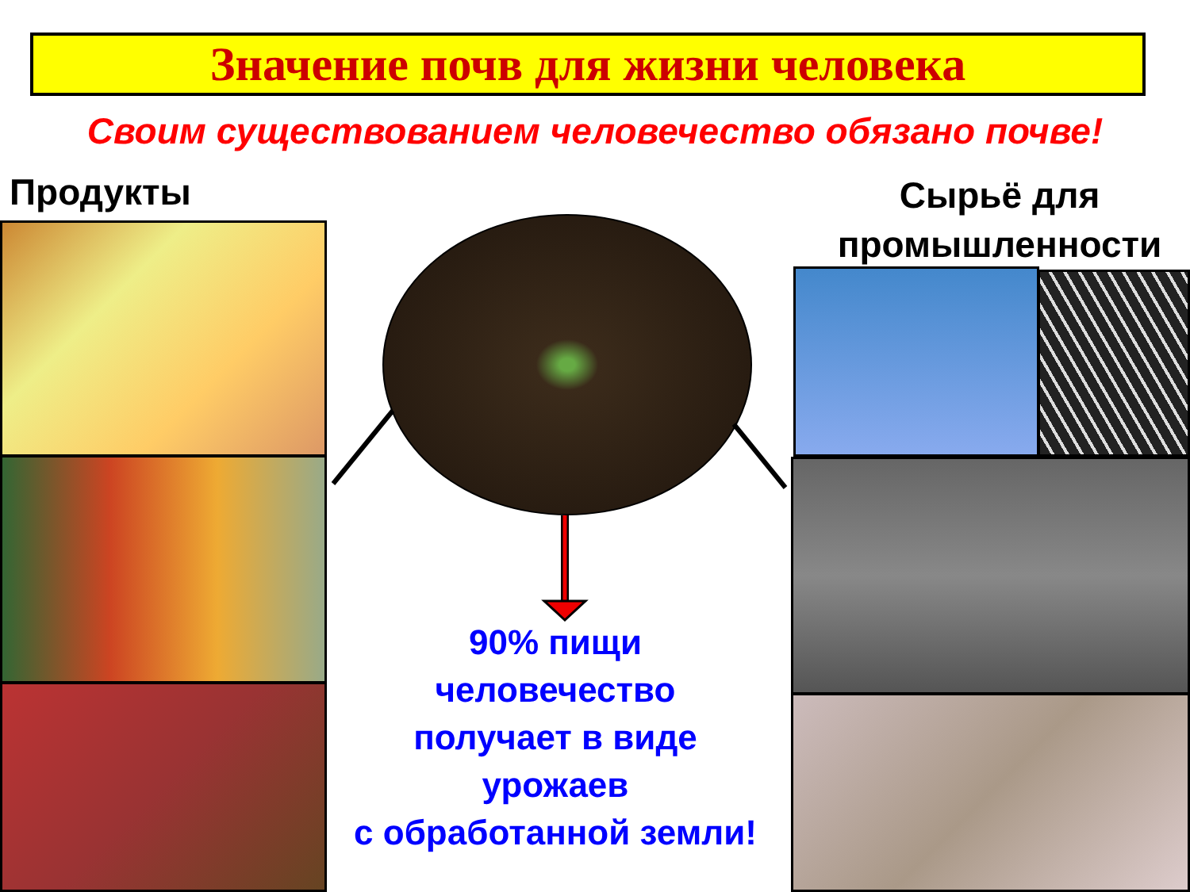Значение почв для жизни человека
Своим существованием человечество обязано почве!
Продукты
Сырьё для промышленности
90% пищи
человечество
получает в виде
урожаев
с обработанной земли!